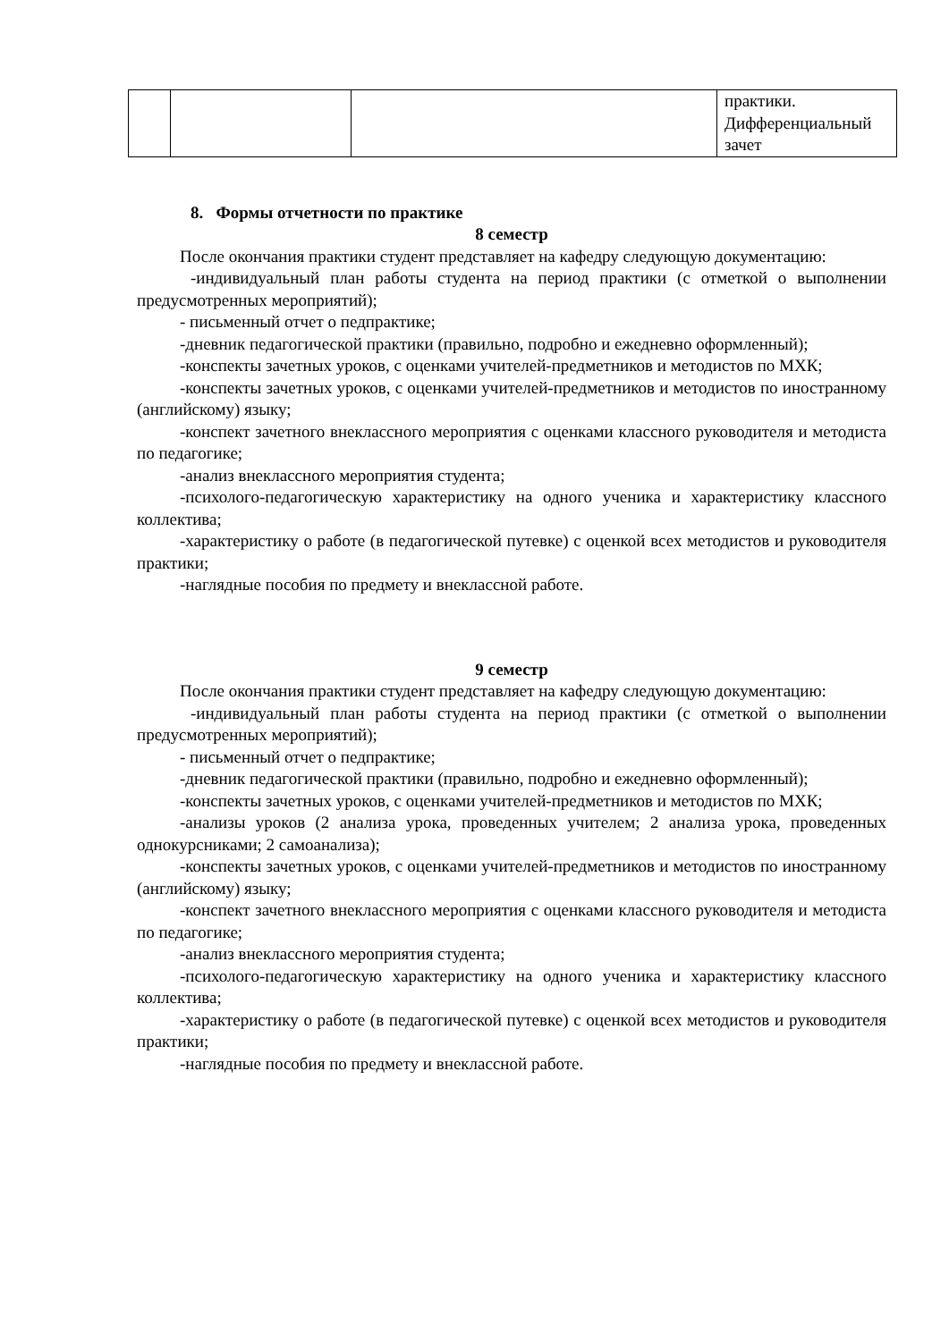| | | | практики. Дифференциальный зачет |
8. Формы отчетности по практике
8 семестр
После окончания практики студент представляет на кафедру следующую документацию:
-индивидуальный план работы студента на период практики (с отметкой о выполнении предусмотренных мероприятий);
- письменный отчет о педпрактике;
-дневник педагогической практики (правильно, подробно и ежедневно оформленный);
-конспекты зачетных уроков, с оценками учителей-предметников и методистов по МХК;
-конспекты зачетных уроков, с оценками учителей-предметников и методистов по иностранному (английскому) языку;
-конспект зачетного внеклассного мероприятия с оценками классного руководителя и методиста по педагогике;
-анализ внеклассного мероприятия студента;
-психолого-педагогическую характеристику на одного ученика и характеристику классного коллектива;
-характеристику о работе (в педагогической путевке) с оценкой всех методистов и руководителя практики;
-наглядные пособия по предмету и внеклассной работе.
9 семестр
После окончания практики студент представляет на кафедру следующую документацию:
-индивидуальный план работы студента на период практики (с отметкой о выполнении предусмотренных мероприятий);
- письменный отчет о педпрактике;
-дневник педагогической практики (правильно, подробно и ежедневно оформленный);
-конспекты зачетных уроков, с оценками учителей-предметников и методистов по МХК;
-анализы уроков (2 анализа урока, проведенных учителем; 2 анализа урока, проведенных однокурсниками; 2 самоанализа);
-конспекты зачетных уроков, с оценками учителей-предметников и методистов по иностранному (английскому) языку;
-конспект зачетного внеклассного мероприятия с оценками классного руководителя и методиста по педагогике;
-анализ внеклассного мероприятия студента;
-психолого-педагогическую характеристику на одного ученика и характеристику классного коллектива;
-характеристику о работе (в педагогической путевке) с оценкой всех методистов и руководителя практики;
-наглядные пособия по предмету и внеклассной работе.